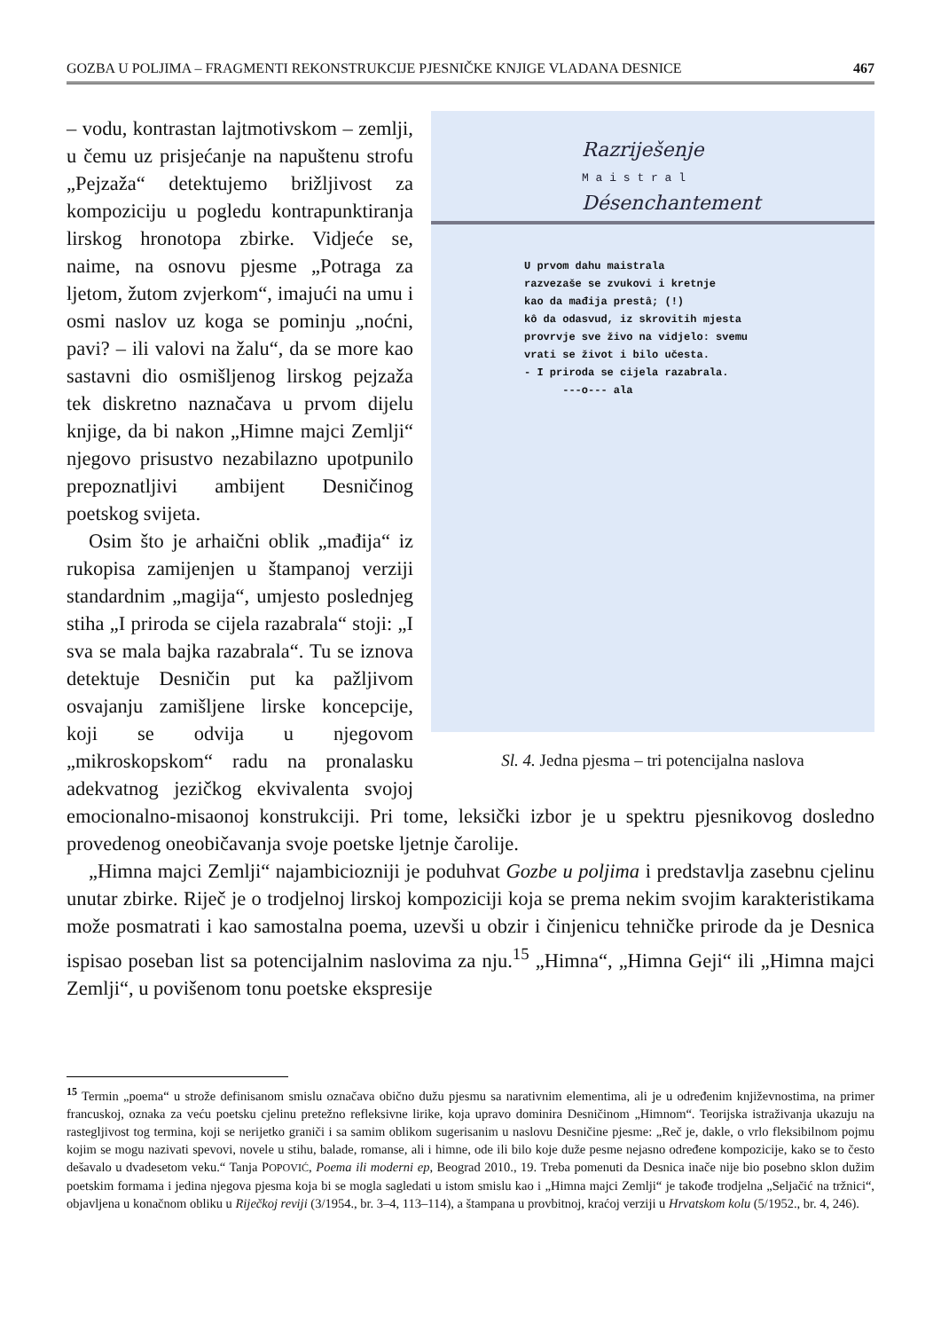GOZBA U POLJIMA – FRAGMENTI REKONSTRUKCIJE PJESNIČKE KNJIGE VLADANA DESNICE 467
Razriješenje
M a i s t r a l
Désenchantement
U prvom dahu maistrala
razvezaše se zvukovi i kretnje
kao da mađija prestâ; (!)
kô da odasvud, iz skrovitih mjesta
provrvje sve živo na vidjelo: svemu
vrati se život i bilo učesta.
- I priroda se cijela razabrala.
---o--- ala
Sl. 4. Jedna pjesma – tri potencijalna naslova
– vodu, kontrastan lajtmotivskom – zemlji, u čemu uz prisjećanje na napuštenu strofu „Pejzaža“ detektujemo brižljivost za kompoziciju u pogledu kontrapunktiranja lirskog hronotopa zbirke. Vidjeće se, naime, na osnovu pjesme „Potraga za ljetom, žutom zvjerkom“, imajući na umu i osmi naslov uz koga se pominju „noćni, pavi? – ili valovi na žalu“, da se more kao sastavni dio osmišljenog lirskog pejzaža tek diskretno naznačava u prvom dijelu knjige, da bi nakon „Himne majci Zemlji“ njegovo prisustvo nezabilazno upotpunilo prepoznatljivi ambijent Desničinog poetskog svijeta.
Osim što je arhaični oblik „mađija“ iz rukopisa zamijenjen u štampanoj verziji standardnim „magija“, umjesto poslednjeg stiha „I priroda se cijela razabrala“ stoji: „I sva se mala bajka razabrala“. Tu se iznova detektuje Desničin put ka pažljivom osvajanju zamišljene lirske koncepcije, koji se odvija u njegovom „mikroskopskom“ radu na pronalasku adekvatnog jezičkog ekvivalenta svojoj emocionalno-misaonoj konstrukciji. Pri tome, leksički izbor je u spektru pjesnikovog dosledno provedenog oneobičavanja svoje poetske ljetnje čarolije.
„Himna majci Zemlji“ najambiciozniji je poduhvat Gozbe u poljima i predstavlja zasebnu cjelinu unutar zbirke. Riječ je o trodjelnoj lirskoj kompoziciji koja se prema nekim svojim karakteristikama može posmatrati i kao samostalna poema, uzevši u obzir i činjenicu tehničke prirode da je Desnica ispisao poseban list sa potencijalnim naslovima za nju.<sup>15</sup> „Himna“, „Himna Geji“ ili „Himna majci Zemlji“, u povišenom tonu poetske ekspresije
<sup>15</sup> Termin „poema“ u strože definisanom smislu označava obično dužu pjesmu sa narativnim elementima, ali je u određenim književnostima, na primer francuskoj, oznaka za veću poetsku cjelinu pretežno refleksivne lirike, koja upravo dominira Desničinom „Himnom“. Teorijska istraživanja ukazuju na rastegljivost tog termina, koji se nerijetko graniči i sa samim oblikom sugerisanim u naslovu Desničine pjesme: „Reč je, dakle, o vrlo fleksibilnom pojmu kojim se mogu nazivati spevovi, novele u stihu, balade, romanse, ali i himne, ode ili bilo koje duže pesme nejasno određene kompozicije, kako se to često dešavalo u dvadesetom veku.“ Tanja POPOVIĆ, Poema ili moderni ep, Beograd 2010., 19. Treba pomenuti da Desnica inače nije bio posebno sklon dužim poetskim formama i jedina njegova pjesma koja bi se mogla sagledati u istom smislu kao i „Himna majci Zemlji“ je takođe trodjelna „Seljačić na tržnici“, objavljena u konačnom obliku u Riječkoj reviji (3/1954., br. 3–4, 113–114), a štampana u provbitnoj, kraćoj verziji u Hrvatskom kolu (5/1952., br. 4, 246).